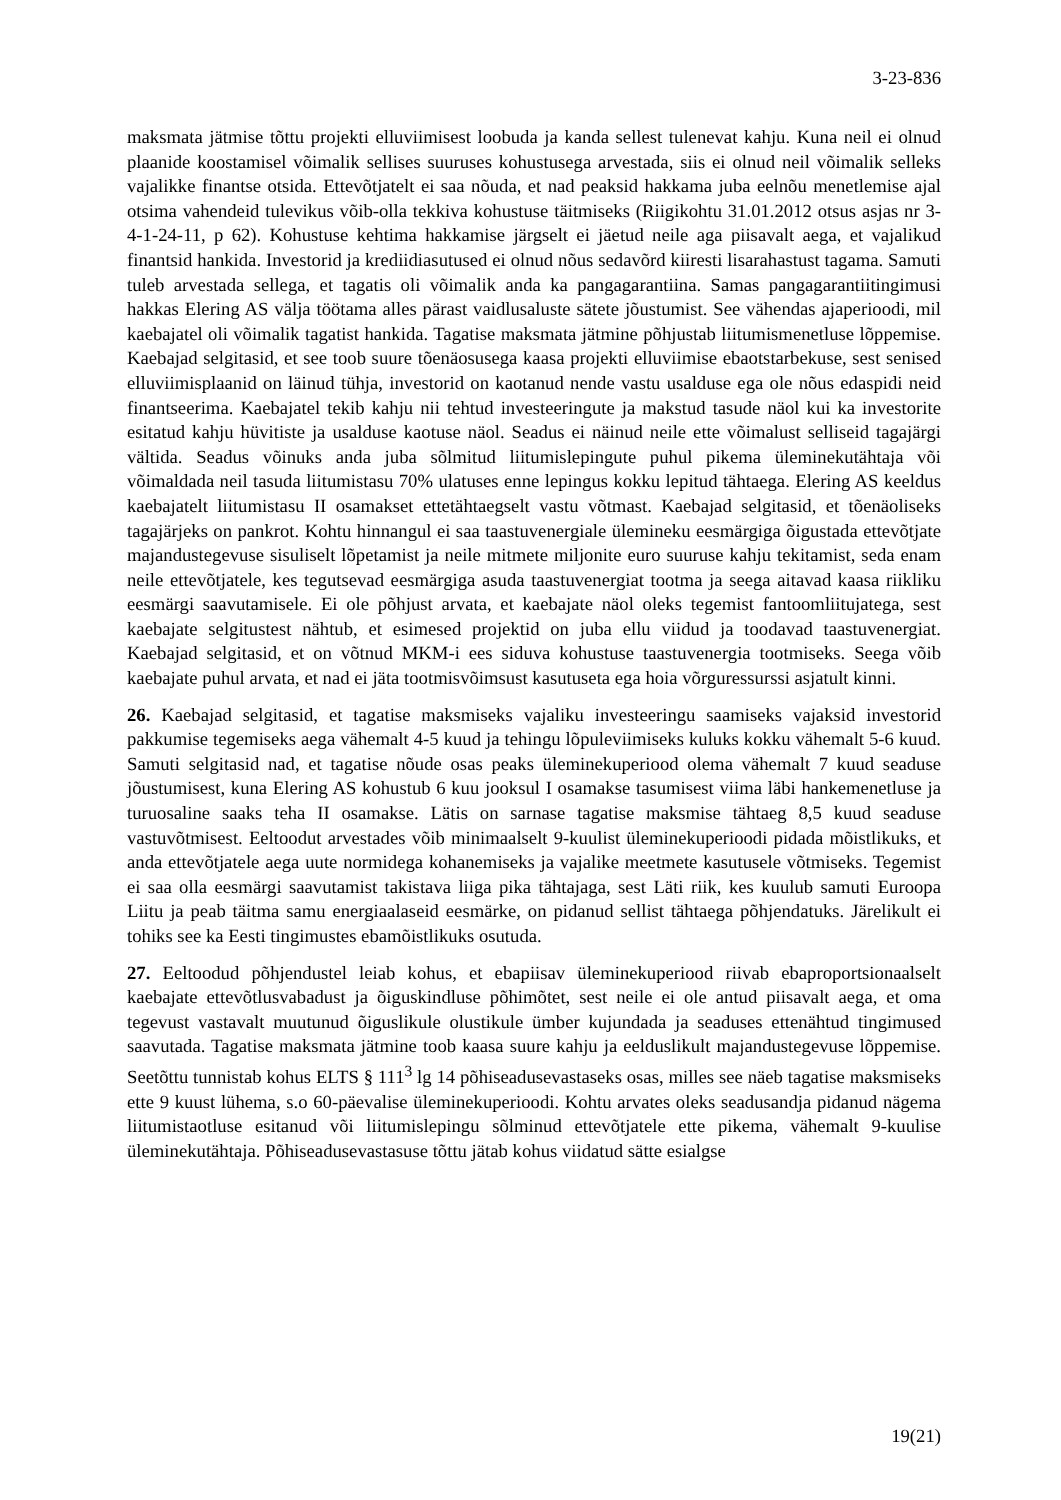3-23-836
maksmata jätmise tõttu projekti elluviimisest loobuda ja kanda sellest tulenevat kahju. Kuna neil ei olnud plaanide koostamisel võimalik sellises suuruses kohustusega arvestada, siis ei olnud neil võimalik selleks vajalikke finantse otsida. Ettevõtjatelt ei saa nõuda, et nad peaksid hakkama juba eelnõu menetlemise ajal otsima vahendeid tulevikus võib-olla tekkiva kohustuse täitmiseks (Riigikohtu 31.01.2012 otsus asjas nr 3-4-1-24-11, p 62). Kohustuse kehtima hakkamise järgselt ei jäetud neile aga piisavalt aega, et vajalikud finantsid hankida. Investorid ja krediidiasutused ei olnud nõus sedavõrd kiiresti lisarahastust tagama. Samuti tuleb arvestada sellega, et tagatis oli võimalik anda ka pangagarantiina. Samas pangagarantiitingimusi hakkas Elering AS välja töötama alles pärast vaidlusaluste sätete jõustumist. See vähendas ajaperioodi, mil kaebajatel oli võimalik tagatist hankida. Tagatise maksmata jätmine põhjustab liitumismenetluse lõppemise. Kaebajad selgitasid, et see toob suure tõenäosusega kaasa projekti elluviimise ebaotstarbekuse, sest senised elluviimisplaanid on läinud tühja, investorid on kaotanud nende vastu usalduse ega ole nõus edaspidi neid finantseerima. Kaebajatel tekib kahju nii tehtud investeeringute ja makstud tasude näol kui ka investorite esitatud kahju hüvitiste ja usalduse kaotuse näol. Seadus ei näinud neile ette võimalust selliseid tagajärgi vältida. Seadus võinuks anda juba sõlmitud liitumislepingute puhul pikema üleminekutähtaja või võimaldada neil tasuda liitumistasu 70% ulatuses enne lepingus kokku lepitud tähtaega. Elering AS keeldus kaebajatelt liitumistasu II osamakset ettetähtaegselt vastu võtmast. Kaebajad selgitasid, et tõenäoliseks tagajärjeks on pankrot. Kohtu hinnangul ei saa taastuvenergiale ülemineku eesmärgiga õigustada ettevõtjate majandustegevuse sisuliselt lõpetamist ja neile mitmete miljonite euro suuruse kahju tekitamist, seda enam neile ettevõtjatele, kes tegutsevad eesmärgiga asuda taastuvenergiat tootma ja seega aitavad kaasa riikliku eesmärgi saavutamisele. Ei ole põhjust arvata, et kaebajate näol oleks tegemist fantoomliitujatega, sest kaebajate selgitustest nähtub, et esimesed projektid on juba ellu viidud ja toodavad taastuvenergiat. Kaebajad selgitasid, et on võtnud MKM-i ees siduva kohustuse taastuvenergia tootmiseks. Seega võib kaebajate puhul arvata, et nad ei jäta tootmisvõimsust kasutuseta ega hoia võrguressurssi asjatult kinni.
26. Kaebajad selgitasid, et tagatise maksmiseks vajaliku investeeringu saamiseks vajaksid investorid pakkumise tegemiseks aega vähemalt 4-5 kuud ja tehingu lõpuleviimiseks kuluks kokku vähemalt 5-6 kuud. Samuti selgitasid nad, et tagatise nõude osas peaks üleminekuperiood olema vähemalt 7 kuud seaduse jõustumisest, kuna Elering AS kohustub 6 kuu jooksul I osamakse tasumisest viima läbi hankemenetluse ja turuosaline saaks teha II osamakse. Lätis on sarnase tagatise maksmise tähtaeg 8,5 kuud seaduse vastuvõtmisest. Eeltoodut arvestades võib minimaalselt 9-kuulist üleminekuperioodi pidada mõistlikuks, et anda ettevõtjatele aega uute normidega kohanemiseks ja vajalike meetmete kasutusele võtmiseks. Tegemist ei saa olla eesmärgi saavutamist takistava liiga pika tähtajaga, sest Läti riik, kes kuulub samuti Euroopa Liitu ja peab täitma samu energiaalaseid eesmärke, on pidanud sellist tähtaega põhjendatuks. Järelikult ei tohiks see ka Eesti tingimustes ebamõistlikuks osutuda.
27. Eeltoodud põhjendustel leiab kohus, et ebapiisav üleminekuperiood riivab ebaproportsionaalselt kaebajate ettevõtlusvabadust ja õiguskindluse põhimõtet, sest neile ei ole antud piisavalt aega, et oma tegevust vastavalt muutunud õiguslikule olustikule ümber kujundada ja seaduses ettenähtud tingimused saavutada. Tagatise maksmata jätmine toob kaasa suure kahju ja eelduslikult majandustegevuse lõppemise. Seetõttu tunnistab kohus ELTS § 111<sup>3</sup> lg 14 põhiseadusevastaseks osas, milles see näeb tagatise maksmiseks ette 9 kuust lühema, s.o 60-päevalise üleminekuperioodi. Kohtu arvates oleks seadusandja pidanud nägema liitumistaotluse esitanud või liitumislepingu sõlminud ettevõtjatele ette pikema, vähemalt 9-kuulise üleminekutähtaja. Põhiseadusevastasuse tõttu jätab kohus viidatud sätte esialgse
19(21)